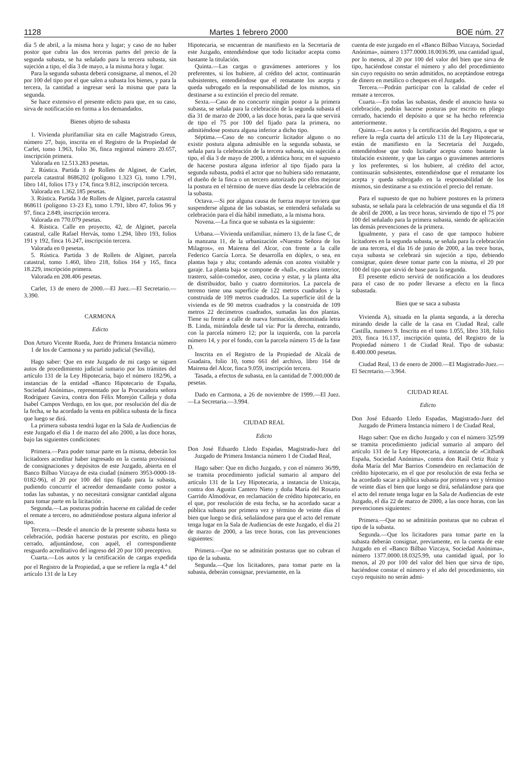1128 Martes 1 febrero 2000 BOE núm. 27
día 5 de abril, a la misma hora y lugar; y caso de no haber postor que cubra las dos terceras partes del precio de la segunda subasta, se ha señalado para la tercera subasta, sin sujeción a tipo, el día 3 de mayo, a la misma hora y lugar.
Para la segunda subasta deberá consignarse, al menos, el 20 por 100 del tipo por el que salen a subasta los bienes, y para la tercera, la cantidad a ingresar será la misma que para la segunda.
Se hace extensivo el presente edicto para que, en su caso, sirva de notificación en forma a los demandados.
Bienes objeto de subasta
1. Vivienda plurifamiliar sita en calle Magistrado Greus, número 27, bajo, inscrita en el Registro de la Propiedad de Carlet, tomo 1.963, folio 36, finca registral número 20.657, inscripción primera.
Valorada en 12.513.283 pesetas.
2. Rústica. Partida 3 de Rollets de Alginet, de Carlet, parcela catastral 8686202 (polígono 1.323 G), tomo 1.791, libro 141, folios 173 y 174, finca 9.812, inscripción tercera.
Valorada en 1.362.185 pesetas.
3. Rústica. Partida 3 de Rollets de Alginet, parcela catastral 868611 (polígono 13-23 E), tomo 1.791, libro 47, folios 96 y 97, finca 2.849, inscripción tercera.
Valorada en 770.079 pesetas.
4. Rústica. Calle en proyecto, 42, de Alginet, parcela catastral, calle Rafael Hervás, tomo 1.294, libro 193, folios 191 y 192, finca 16.247, inscripción tercera.
Valorada en 0 pesetas.
5. Rústica. Partida 3 de Rollets de Alginet, parcela catastral, tomo 1.460, libro 218, folios 164 y 165, finca 18.229, inscripción primera.
Valorada en 208.406 pesetas.
Carlet, 13 de enero de 2000.—El Juez.—El Secretario.—3.390.
CARMONA
Edicto
Don Arturo Vicente Rueda, Juez de Primera Instancia número 1 de los de Carmona y su partido judicial (Sevilla),
Hago saber: Que en este Juzgado de mi cargo se siguen autos de procedimiento judicial sumario por los trámites del artículo 131 de la Ley Hipotecaria, bajo el número 182/96, a instancias de la entidad «Banco Hipotecario de España, Sociedad Anónima», representado por la Procuradora señora Rodríguez Gavira, contra don Félix Morejón Calleja y doña Isabel Campos Verdugo, en los que, por resolución del día de la fecha, se ha acordado la venta en pública subasta de la finca que luego se dirá.
La primera subasta tendrá lugar en la Sala de Audiencias de este Juzgado el día 1 de marzo del año 2000, a las doce horas, bajo las siguientes condiciones:
Primera.—Para poder tomar parte en la misma, deberán los licitadores acreditar haber ingresado en la cuenta provisional de consignaciones y depósitos de este Juzgado, abierta en el Banco Bilbao Vizcaya de esta ciudad (número 3953-0000-18-0182-96), el 20 por 100 del tipo fijado para la subasta, pudiendo concurrir el acreedor demandante como postor a todas las subastas, y no necesitará consignar cantidad alguna para tomar parte en la licitación .
Segunda.—Las posturas podrán hacerse en calidad de ceder el remate a tercero, no admitiéndose postura alguna inferior al tipo.
Tercera.—Desde el anuncio de la presente subasta hasta su celebración, podrán hacerse posturas por escrito, en pliego cerrado, adjuntándose, con aquél, el correspondiente resguardo acreditativo del ingreso del 20 por 100 preceptivo.
Cuarta.—Los autos y la certificación de cargas expedida por el Registro de la Propiedad, a que se refiere la regla 4.<sup>a</sup> del artículo 131 de la Ley
Hipotecaria, se encuentran de manifiesto en la Secretaría de este Juzgado, entendiéndose que todo licitador acepta como bastante la titulación.
Quinta.—Las cargas o gravámenes anteriores y los preferentes, si los hubiere, al crédito del actor, continuarán subsistentes, entendiéndose que el rematante los acepta y queda subrogado en la responsabilidad de los mismos, sin destinarse a su extinción el precio del remate.
Sexta.—Caso de no concurrir ningún postor a la primera subasta, se señala para la celebración de la segunda subasta el día 31 de marzo de 2000, a las doce horas, para la que servirá de tipo el 75 por 100 del fijado para la primera, no admitiéndose postura alguna inferior a dicho tipo.
Séptima.—Caso de no concurrir licitador alguno o no existir postura alguna admisible en la segunda subasta, se señala para la celebración de la tercera subasta, sin sujeción a tipo, el día 3 de mayo de 2000, a idéntica hora; en el supuesto de hacerse postura alguna inferior al tipo fijado para la segunda subasta, podrá el actor que no hubiera sido rematante, el dueño de la finca o un tercero autorizado por ellos mejorar la postura en el término de nueve días desde la celebración de la subasta.
Octava.—Si por alguna causa de fuerza mayor tuviera que suspenderse alguna de las subastas, se entenderá señalada su celebración para el día hábil inmediato, a la misma hora.
Novena.—La finca que se subasta es la siguiente:
Urbana.—Vivienda unifamiliar, número 13, de la fase C, de la manzana 11, de la urbanización «Nuestra Señora de los Milagros», en Mairena del Alcor, con frente a la calle Federico García Lorca. Se desarrolla en dúplex, o sea, en plantas baja y alta; contando además con azotea visitable y garaje. La planta baja se compone de «hall», escalera interior, trastero, salón-comedor, aseo, cocina y estar, y la planta alta de distribuidor, baño y cuatro dormitorios. La parcela de terreno tiene una superficie de 122 metros cuadrados y la construida de 109 metros cuadrados. La superficie útil de la vivienda es de 90 metros cuadrados y la construida de 109 metros 22 decímetros cuadrados, sumadas las dos plantas. Tiene su frente a calle de nueva formación, denominada letra B. Linda, mirándola desde tal vía: Por la derecha, entrando, con la parcela número 12; por la izquierda, con la parcela número 14, y por el fondo, con la parcela número 15 de la fase D.
Inscrita en el Registro de la Propiedad de Alcalá de Guadaira, folio 10, tomo 661 del archivo, libro 164 de Mairena del Alcor, finca 9.059, inscripción tercera.
Tasada, a efectos de subasta, en la cantidad de 7.000.000 de pesetas.
Dado en Carmona, a 26 de noviembre de 1999.—El Juez.—La Secretaria.—3.994.
CIUDAD REAL
Edicto
Don José Eduardo Lledo Espadas, Magistrado-Juez del Juzgado de Primera Instancia número 1 de Ciudad Real,
Hago saber: Que en dicho Juzgado, y con el número 36/99, se tramita procedimiento judicial sumario al amparo del artículo 131 de la Ley Hipotecaria, a instancia de Unicaja, contra don Agustín Cantero Nieto y doña María del Rosario Garrido Almodóvar, en reclamación de crédito hipotecario, en el que, por resolución de esta fecha, se ha acordado sacar a pública subasta por primera vez y término de veinte días el bien que luego se dirá, señalándose para que el acto del remate tenga lugar en la Sala de Audiencias de este Juzgado, el día 21 de marzo de 2000, a las trece horas, con las prevenciones siguientes:
Primera.—Que no se admitirán posturas que no cubran el tipo de la subasta.
Segunda.—Que los licitadores, para tomar parte en la subasta, deberán consignar, previamente, en la
cuenta de este juzgado en el «Banco Bilbao Vizcaya, Sociedad Anónima», número 1377.0000.18.0036.99, una cantidad igual, por lo menos, al 20 por 100 del valor del bien que sirva de tipo, haciéndose constar el número y año del procedimiento sin cuyo requisito no serán admitidos, no aceptándose entrega de dinero en metálico o cheques en el Juzgado.
Tercera.—Podrán participar con la calidad de ceder el remate a terceros.
Cuarta.—En todas las subastas, desde el anuncio hasta su celebración, podrán hacerse posturas por escrito en pliego cerrado, haciendo el depósito a que se ha hecho referencia anteriormente.
Quinta.—Los autos y la certificación del Registro, a que se refiere la regla cuarta del artículo 131 de la Ley Hipotecaria, están de manifiesto en la Secretaría del Juzgado, entendiéndose que todo licitador acepta como bastante la titulación existente, y que las cargas o gravámenes anteriores y los preferentes, si los hubiere, al crédito del actor, continuarán subsistentes, entendiéndose que el rematante los acepta y queda subrogado en la responsabilidad de los mismos, sin destinarse a su extinción el precio del remate.
Para el supuesto de que no hubiere postores en la primera subasta, se señala para la celebración de una segunda el día 18 de abril de 2000, a las trece horas, sirviendo de tipo el 75 por 100 del señalado para la primera subasta, siendo de aplicación las demás prevenciones de la primera.
Igualmente, y para el caso de que tampoco hubiere licitadores en la segunda subasta, se señala para la celebración de una tercera, el día 16 de junio de 2000, a las trece horas, cuya subasta se celebrará sin sujeción a tipo, debiendo consignar, quien desee tomar parte con la misma, el 20 por 100 del tipo que sirvió de base para la segunda.
El presente edicto servirá de notificación a los deudores para el caso de no poder llevarse a efecto en la finca subastada.
Bien que se saca a subasta
Vivienda A), situada en la planta segunda, a la derecha mirando desde la calle de la casa en Ciudad Real, calle Castilla, numero 9. Inscrita en el tomo 1.055, libro 318, folio 203, finca 16.137, inscripción quinta, del Registro de la Propiedad número 1 de Ciudad Real. Tipo de subasta: 8.400.000 pesetas.
Ciudad Real, 13 de enero de 2000.—El Magistrado-Juez.—El Secretario.—3.964.
CIUDAD REAL
Edicto
Don José Eduardo Lledo Espadas, Magistrado-Juez del Juzgado de Primera Instancia número 1 de Ciudad Real,
Hago saber: Que en dicho Juzgado y con el número 325/99 se tramita procedimiento judicial sumario al amparo del artículo 131 de la Ley Hipotecaria, a instancia de «Citibank España, Sociedad Anónima», contra don Raúl Ortiz Ruiz y doña María del Mar Barrios Comendeiro en reclamación de crédito hipotecario, en el que por resolución de esta fecha se ha acordado sacar a pública subasta por primera vez y término de veinte días el bien que luego se dirá, señalándose para que el acto del remate tenga lugar en la Sala de Audiencias de este Juzgado, el día 22 de marzo de 2000, a las once horas, con las prevenciones siguientes:
Primera.—Que no se admitirán posturas que no cubran el tipo de la subasta.
Segunda.—Que los licitadores para tomar parte en la subasta deberán consignar, previamente, en la cuenta de este Juzgado en el «Banco Bilbao Vizcaya, Sociedad Anónima», número 1377.0000.18.0325.99, una cantidad igual, por lo menos, al 20 por 100 del valor del bien que sirva de tipo, haciéndose constar el número y el año del procedimiento, sin cuyo requisito no serán admi-